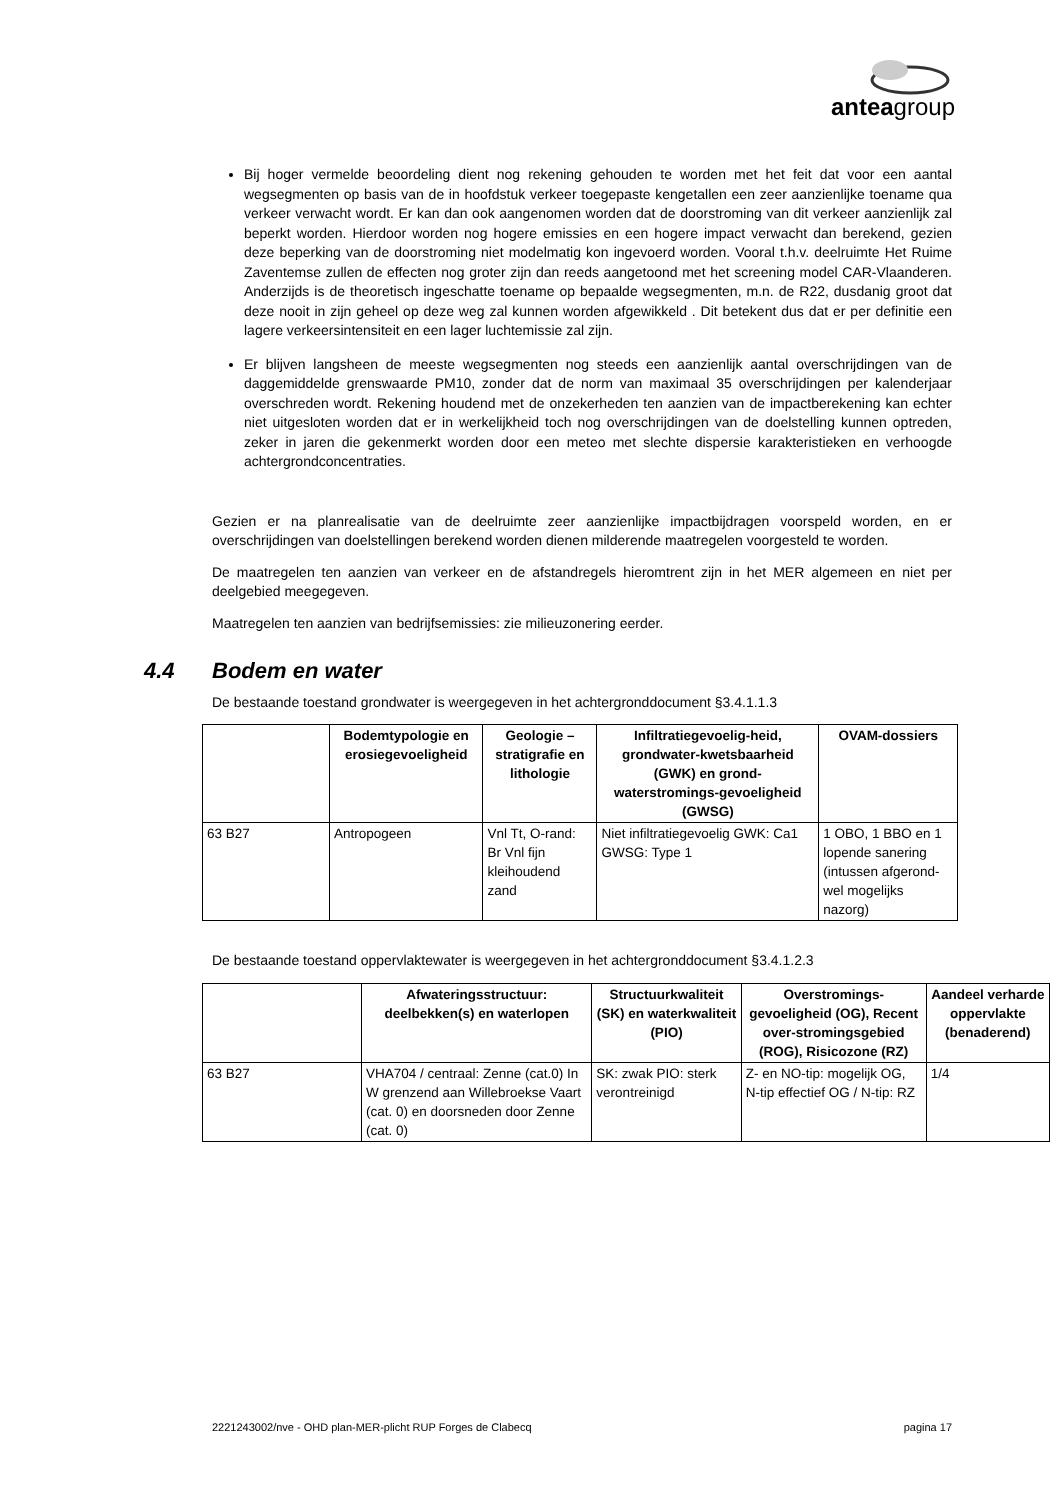anteagroup
Bij hoger vermelde beoordeling dient nog rekening gehouden te worden met het feit dat voor een aantal wegsegmenten op basis van de in hoofdstuk verkeer toegepaste kengetallen een zeer aanzienlijke toename qua verkeer verwacht wordt. Er kan dan ook aangenomen worden dat de doorstroming van dit verkeer aanzienlijk zal beperkt worden. Hierdoor worden nog hogere emissies en een hogere impact verwacht dan berekend, gezien deze beperking van de doorstroming niet modelmatig kon ingevoerd worden. Vooral t.h.v. deelruimte Het Ruime Zaventemse zullen de effecten nog groter zijn dan reeds aangetoond met het screening model CAR-Vlaanderen. Anderzijds is de theoretisch ingeschatte toename op bepaalde wegsegmenten, m.n. de R22, dusdanig groot dat deze nooit in zijn geheel op deze weg zal kunnen worden afgewikkeld . Dit betekent dus dat er per definitie een lagere verkeersintensiteit en een lager luchtemissie zal zijn.
Er blijven langsheen de meeste wegsegmenten nog steeds een aanzienlijk aantal overschrijdingen van de daggemiddelde grenswaarde PM10, zonder dat de norm van maximaal 35 overschrijdingen per kalenderjaar overschreden wordt. Rekening houdend met de onzekerheden ten aanzien van de impactberekening kan echter niet uitgesloten worden dat er in werkelijkheid toch nog overschrijdingen van de doelstelling kunnen optreden, zeker in jaren die gekenmerkt worden door een meteo met slechte dispersie karakteristieken en verhoogde achtergrondconcentraties.
Gezien er na planrealisatie van de deelruimte zeer aanzienlijke impactbijdragen voorspeld worden, en er overschrijdingen van doelstellingen berekend worden dienen milderende maatregelen voorgesteld te worden.
De maatregelen ten aanzien van verkeer en de afstandregels hieromtrent zijn in het MER algemeen en niet per deelgebied meegegeven.
Maatregelen ten aanzien van bedrijfsemissies: zie milieuzonering eerder.
4.4 Bodem en water
De bestaande toestand grondwater is weergegeven in het achtergronddocument §3.4.1.1.3
| | Bodemtypologie en erosiegevoeligheid | Geologie – stratigrafie en lithologie | Infiltratiegevoelig-heid, grondwater-kwetsbaarheid (GWK) en grond-waterstromings-gevoeligheid (GWSG) | OVAM-dossiers |
| --- | --- | --- | --- | --- |
| 63 B27 | Antropogeen | Vnl Tt, O-rand: Br Vnl fijn kleihoudend zand | Niet infiltratiegevoelig GWK: Ca1 GWSG: Type 1 | 1 OBO, 1 BBO en 1 lopende sanering (intussen afgerond-wel mogelijks nazorg) |
De bestaande toestand oppervlaktewater is weergegeven in het achtergronddocument §3.4.1.2.3
| | Afwateringsstructuur: deelbekken(s) en waterlopen | Structuurkwaliteit (SK) en waterkwaliteit (PIO) | Overstromings-gevoeligheid (OG), Recent over-stromingsgebied (ROG), Risicozone (RZ) | Aandeel verharde oppervlakte (benaderend) |
| --- | --- | --- | --- | --- |
| 63 B27 | VHA704 / centraal: Zenne (cat.0) In W grenzend aan Willebroekse Vaart (cat. 0) en doorsneden door Zenne (cat. 0) | SK: zwak PIO: sterk verontreinigd | Z- en NO-tip: mogelijk OG, N-tip effectief OG / N-tip: RZ | 1/4 |
2221243002/nve - OHD plan-MER-plicht RUP Forges de Clabecq pagina 17